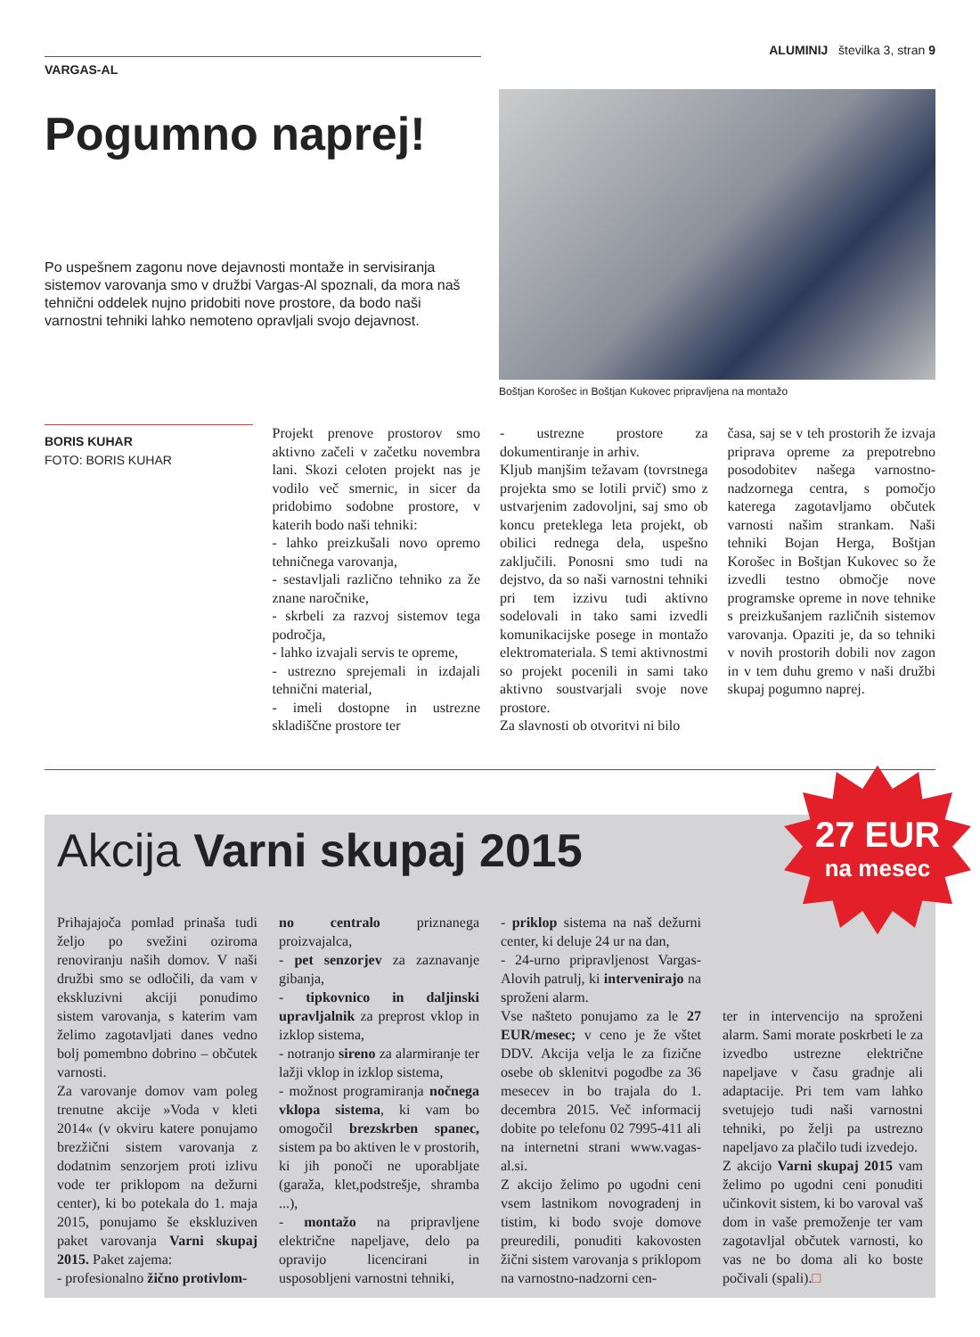VARGAS-AL
ALUMINIJ številka 3, stran 9
Pogumno naprej!
Po uspešnem zagonu nove dejavnosti montaže in servisiranja sistemov varovanja smo v družbi Vargas-Al spoznali, da mora naš tehnični oddelek nujno pridobiti nove prostore, da bodo naši varnostni tehniki lahko nemoteno opravljali svojo dejavnost.
Boštjan Korošec in Boštjan Kukovec pripravljena na montažo
BORIS KUHAR
FOTO: BORIS KUHAR
Projekt prenove prostorov smo aktivno začeli v začetku novembra lani. Skozi celoten projekt nas je vodilo več smernic, in sicer da pridobimo sodobne prostore, v katerih bodo naši tehniki:
- lahko preizkušali novo opremo tehničnega varovanja,
- sestavljali različno tehniko za že znane naročnike,
- skrbeli za razvoj sistemov tega področja,
- lahko izvajali servis te opreme,
- ustrezno sprejemali in izdajali tehnični material,
- imeli dostopne in ustrezne skladiščne prostore ter
- ustrezne prostore za dokumentiranje in arhiv.
Kljub manjšim težavam (tovrstnega projekta smo se lotili prvič) smo z ustvarjenim zadovoljni, saj smo ob koncu preteklega leta projekt, ob obilici rednega dela, uspešno zaključili. Ponosni smo tudi na dejstvo, da so naši varnostni tehniki pri tem izzivu tudi aktivno sodelovali in tako sami izvedli komunikacijske posege in montažo elektromateriala. S temi aktivnostmi so projekt pocenili in sami tako aktivno soustvarjali svoje nove prostore.
Za slavnosti ob otvoritvi ni bilo
časa, saj se v teh prostorih že izvaja priprava opreme za prepotrebno posodobitev našega varnostno-nadzornega centra, s pomočjo katerega zagotavljamo občutek varnosti našim strankam. Naši tehniki Bojan Herga, Boštjan Korošec in Boštjan Kukovec so že izvedli testno območje nove programske opreme in nove tehnike s preizkušanjem različnih sistemov varovanja. Opaziti je, da so tehniki v novih prostorih dobili nov zagon in v tem duhu gremo v naši družbi skupaj pogumno naprej.
27 EUR
na mesec
Akcija Varni skupaj 2015
Prihajajoča pomlad prinaša tudi željo po svežini oziroma renoviranju naših domov. V naši družbi smo se odločili, da vam v ekskluzivni akciji ponudimo sistem varovanja, s katerim vam želimo zagotavljati danes vedno bolj pomembno dobrino – občutek varnosti.
Za varovanje domov vam poleg trenutne akcije »Voda v kleti 2014« (v okviru katere ponujamo brezžični sistem varovanja z dodatnim senzorjem proti izlivu vode ter priklopom na dežurni center), ki bo potekala do 1. maja 2015, ponujamo še ekskluziven paket varovanja Varni skupaj 2015. Paket zajema:
- profesionalno žično protivlom-
no centralo priznanega proizvajalca,
- pet senzorjev za zaznavanje gibanja,
- tipkovnico in daljinski upravljalnik za preprost vklop in izklop sistema,
- notranjo sireno za alarmiranje ter lažji vklop in izklop sistema,
- možnost programiranja nočnega vklopa sistema, ki vam bo omogočil brezskrben spanec, sistem pa bo aktiven le v prostorih, ki jih ponoči ne uporabljate (garaža, klet,podstrešje, shramba ...),
- montažo na pripravljene električne napeljave, delo pa opravijo licencirani in usposobljeni varnostni tehniki,
- priklop sistema na naš dežurni center, ki deluje 24 ur na dan,
- 24-urno pripravljenost Vargas-Alovih patrulj, ki intervenirajo na sproženi alarm.
Vse našteto ponujamo za le 27 EUR/mesec; v ceno je že vštet DDV. Akcija velja le za fizične osebe ob sklenitvi pogodbe za 36 mesecev in bo trajala do 1. decembra 2015. Več informacij dobite po telefonu 02 7995-411 ali na internetni strani www.vagas-al.si.
Z akcijo želimo po ugodni ceni vsem lastnikom novogradenj in tistim, ki bodo svoje domove preuredili, ponuditi kakovosten žični sistem varovanja s priklopom na varnostno-nadzorni cen-
ter in intervencijo na sproženi alarm. Sami morate poskrbeti le za izvedbo ustrezne električne napeljave v času gradnje ali adaptacije. Pri tem vam lahko svetujejo tudi naši varnostni tehniki, po želji pa ustrezno napeljavo za plačilo tudi izvedejo.
Z akcijo Varni skupaj 2015 vam želimo po ugodni ceni ponuditi učinkovit sistem, ki bo varoval vaš dom in vaše premoženje ter vam zagotavljal občutek varnosti, ko vas ne bo doma ali ko boste počivali (spali).□